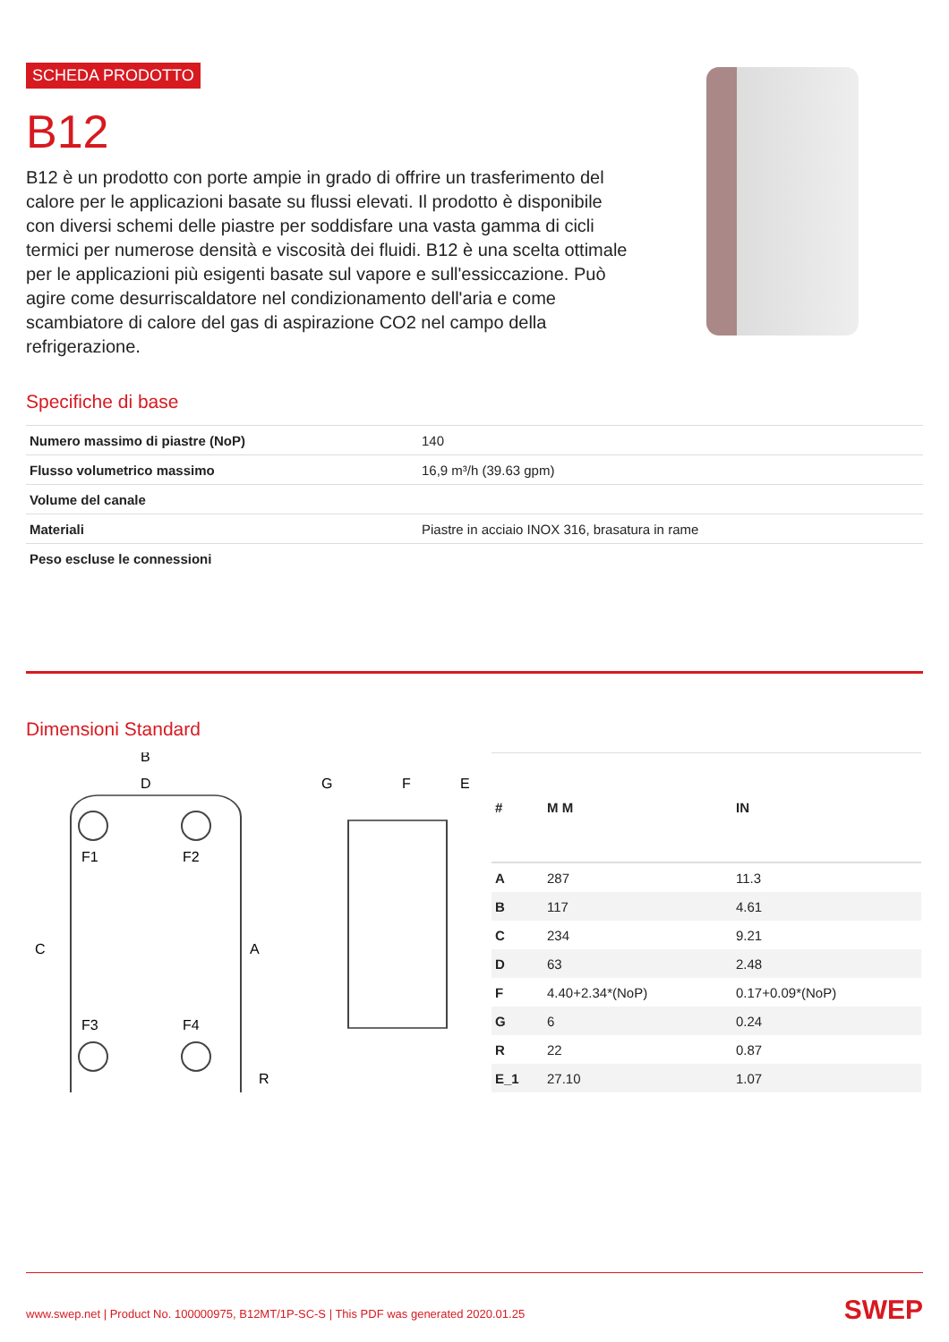SCHEDA PRODOTTO
B12
B12 è un prodotto con porte ampie in grado di offrire un trasferimento del calore per le applicazioni basate su flussi elevati. Il prodotto è disponibile con diversi schemi delle piastre per soddisfare una vasta gamma di cicli termici per numerose densità e viscosità dei fluidi. B12 è una scelta ottimale per le applicazioni più esigenti basate sul vapore e sull'essiccazione. Può agire come desurriscaldatore nel condizionamento dell'aria e come scambiatore di calore del gas di aspirazione CO2 nel campo della refrigerazione.
Specifiche di base
| Numero massimo di piastre (NoP) | 140 |
| Flusso volumetrico massimo | 16,9 m³/h (39.63 gpm) |
| Volume del canale | |
| Materiali | Piastre in acciaio INOX 316, brasatura in rame |
| Peso escluse le connessioni | |
Dimensioni Standard
B
D
F1
F2
F3
F4
C
A
R
G
F
E
| # | M M | IN |
| --- | --- | --- |
| A | 287 | 11.3 |
| B | 117 | 4.61 |
| C | 234 | 9.21 |
| D | 63 | 2.48 |
| F | 4.40+2.34*(NoP) | 0.17+0.09*(NoP) |
| G | 6 | 0.24 |
| R | 22 | 0.87 |
| E_1 | 27.10 | 1.07 |
www.swep.net | Product No. 100000975, B12MT/1P-SC-S | This PDF was generated 2020.01.25 SWEP